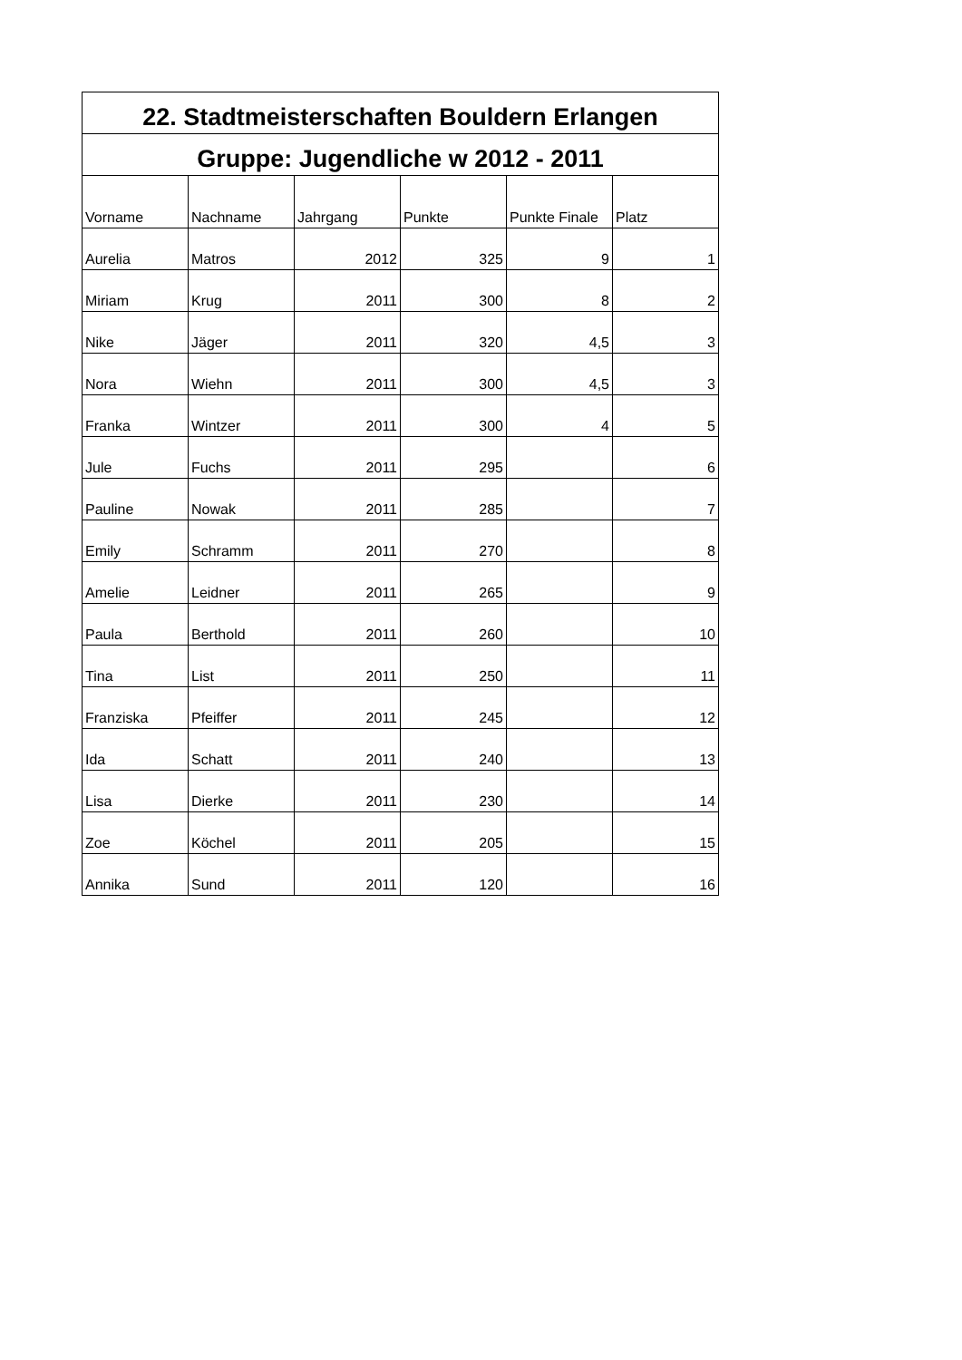| 22. Stadtmeisterschaften Bouldern Erlangen | | | | | |
| --- | --- | --- | --- | --- | --- |
| Gruppe: Jugendliche w 2012 - 2011 | | | | | |
| Vorname | Nachname | Jahrgang | Punkte | Punkte Finale | Platz |
| Aurelia | Matros | 2012 | 325 | 9 | 1 |
| Miriam | Krug | 2011 | 300 | 8 | 2 |
| Nike | Jäger | 2011 | 320 | 4,5 | 3 |
| Nora | Wiehn | 2011 | 300 | 4,5 | 3 |
| Franka | Wintzer | 2011 | 300 | 4 | 5 |
| Jule | Fuchs | 2011 | 295 | | 6 |
| Pauline | Nowak | 2011 | 285 | | 7 |
| Emily | Schramm | 2011 | 270 | | 8 |
| Amelie | Leidner | 2011 | 265 | | 9 |
| Paula | Berthold | 2011 | 260 | | 10 |
| Tina | List | 2011 | 250 | | 11 |
| Franziska | Pfeiffer | 2011 | 245 | | 12 |
| Ida | Schatt | 2011 | 240 | | 13 |
| Lisa | Dierke | 2011 | 230 | | 14 |
| Zoe | Köchel | 2011 | 205 | | 15 |
| Annika | Sund | 2011 | 120 | | 16 |